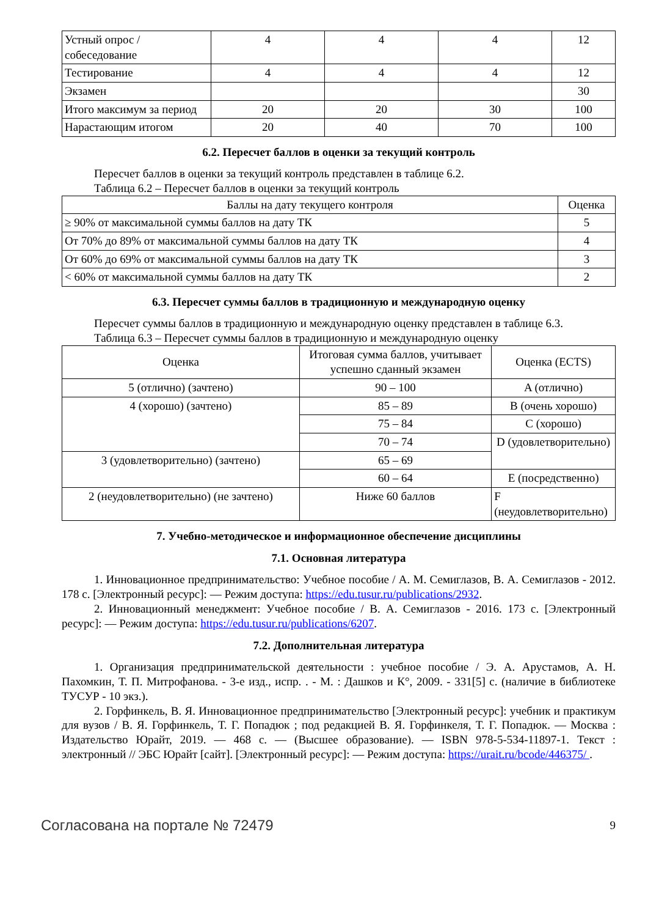| Устный опрос / собеседование | 4 | 4 | 4 | 12 |
| Тестирование | 4 | 4 | 4 | 12 |
| Экзамен | | | | 30 |
| Итого максимум за период | 20 | 20 | 30 | 100 |
| Нарастающим итогом | 20 | 40 | 70 | 100 |
6.2. Пересчет баллов в оценки за текущий контроль
Пересчет баллов в оценки за текущий контроль представлен в таблице 6.2.
Таблица 6.2 – Пересчет баллов в оценки за текущий контроль
| Баллы на дату текущего контроля | Оценка |
| --- | --- |
| ≥ 90% от максимальной суммы баллов на дату ТК | 5 |
| От 70% до 89% от максимальной суммы баллов на дату ТК | 4 |
| От 60% до 69% от максимальной суммы баллов на дату ТК | 3 |
| < 60% от максимальной суммы баллов на дату ТК | 2 |
6.3. Пересчет суммы баллов в традиционную и международную оценку
Пересчет суммы баллов в традиционную и международную оценку представлен в таблице 6.3.
Таблица 6.3 – Пересчет суммы баллов в традиционную и международную оценку
| Оценка | Итоговая сумма баллов, учитывает успешно сданный экзамен | Оценка (ECTS) |
| --- | --- | --- |
| 5 (отлично) (зачтено) | 90 – 100 | A (отлично) |
| 4 (хорошо) (зачтено) | 85 – 89 | B (очень хорошо) |
| | 75 – 84 | C (хорошо) |
| | 70 – 74 | D (удовлетворительно) |
| 3 (удовлетворительно) (зачтено) | 65 – 69 | |
| | 60 – 64 | E (посредственно) |
| 2 (неудовлетворительно) (не зачтено) | Ниже 60 баллов | F (неудовлетворительно) |
7. Учебно-методическое и информационное обеспечение дисциплины
7.1. Основная литература
1. Инновационное предпринимательство: Учебное пособие / А. М. Семиглазов, В. А. Семиглазов - 2012. 178 с. [Электронный ресурс]: — Режим доступа: https://edu.tusur.ru/publications/2932.
2. Инновационный менеджмент: Учебное пособие / В. А. Семиглазов - 2016. 173 с. [Электронный ресурс]: — Режим доступа: https://edu.tusur.ru/publications/6207.
7.2. Дополнительная литература
1. Организация предпринимательской деятельности : учебное пособие / Э. А. Арустамов, А. Н. Пахомкин, Т. П. Митрофанова. - 3-е изд., испр. . - М. : Дашков и К°, 2009. - 331[5] с. (наличие в библиотеке ТУСУР - 10 экз.).
2. Горфинкель, В. Я. Инновационное предпринимательство [Электронный ресурс]: учебник и практикум для вузов / В. Я. Горфинкель, Т. Г. Попадюк ; под редакцией В. Я. Горфинкеля, Т. Г. Попадюк. — Москва : Издательство Юрайт, 2019. — 468 с. — (Высшее образование). — ISBN 978-5-534-11897-1. Текст : электронный // ЭБС Юрайт [сайт]. [Электронный ресурс]: — Режим доступа: https://urait.ru/bcode/446375/ .
Согласована на портале № 72479 9